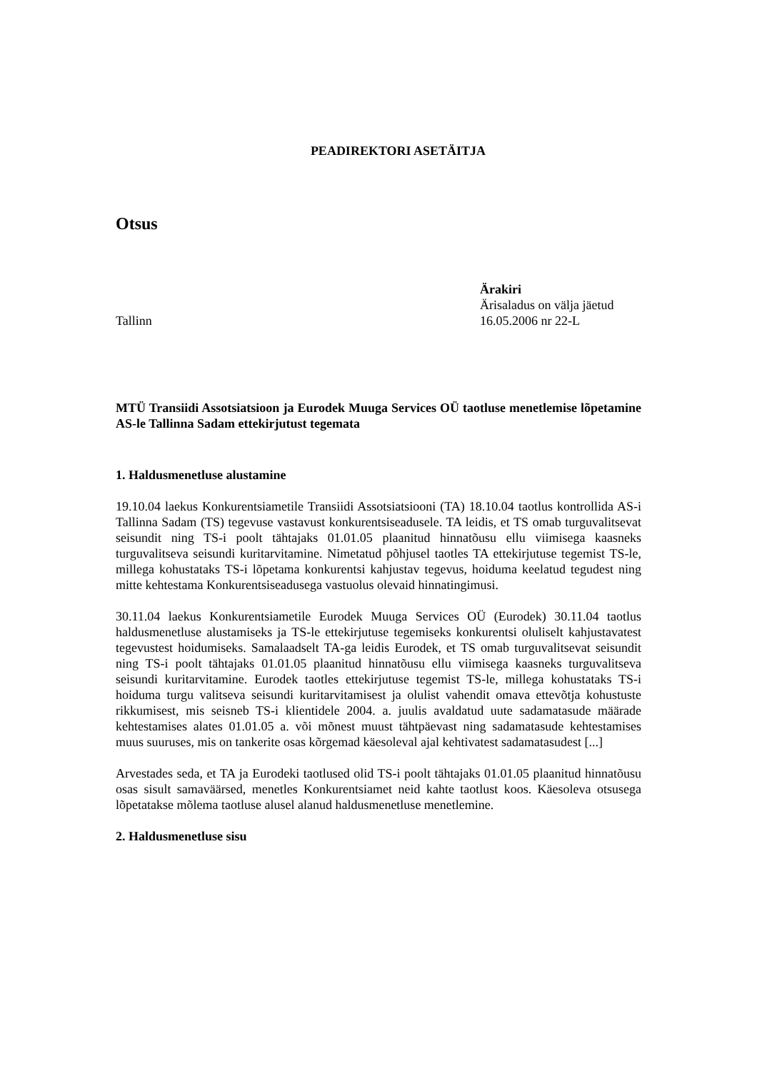PEADIREKTORI ASETÄITJA
Otsus
Tallinn Ärakiri
Ärisaladus on välja jäetud
16.05.2006 nr 22-L
MTÜ Transiidi Assotsiatsioon ja Eurodek Muuga Services OÜ taotluse menetlemise lõpetamine AS-le Tallinna Sadam ettekirjutust tegemata
1. Haldusmenetluse alustamine
19.10.04 laekus Konkurentsiametile Transiidi Assotsiatsiooni (TA) 18.10.04 taotlus kontrollida AS-i Tallinna Sadam (TS) tegevuse vastavust konkurentsiseadusele. TA leidis, et TS omab turguvalitsevat seisundit ning TS-i poolt tähtajaks 01.01.05 plaanitud hinnatõusu ellu viimisega kaasneks turguvalitseva seisundi kuritarvitamine. Nimetatud põhjusel taotles TA ettekirjutuse tegemist TS-le, millega kohustataks TS-i lõpetama konkurentsi kahjustav tegevus, hoiduma keelatud tegudest ning mitte kehtestama Konkurentsiseadusega vastuolus olevaid hinnatingimusi.
30.11.04 laekus Konkurentsiametile Eurodek Muuga Services OÜ (Eurodek) 30.11.04 taotlus haldusmenetluse alustamiseks ja TS-le ettekirjutuse tegemiseks konkurentsi oluliselt kahjustavatest tegevustest hoidumiseks. Samalaadselt TA-ga leidis Eurodek, et TS omab turguvalitsevat seisundit ning TS-i poolt tähtajaks 01.01.05 plaanitud hinnatõusu ellu viimisega kaasneks turguvalitseva seisundi kuritarvitamine. Eurodek taotles ettekirjutuse tegemist TS-le, millega kohustataks TS-i hoiduma turgu valitseva seisundi kuritarvitamisest ja olulist vahendit omava ettevõtja kohustuste rikkumisest, mis seisneb TS-i klientidele 2004. a. juulis avaldatud uute sadamatasude määrade kehtestamises alates 01.01.05 a. või mõnest muust tähtpäevast ning sadamatasude kehtestamises muus suuruses, mis on tankerite osas kõrgemad käesoleval ajal kehtivatest sadamatasudest [...]
Arvestades seda, et TA ja Eurodeki taotlused olid TS-i poolt tähtajaks 01.01.05 plaanitud hinnatõusu osas sisult samaväärsed, menetles Konkurentsiamet neid kahte taotlust koos. Käesoleva otsusega lõpetatakse mõlema taotluse alusel alanud haldusmenetluse menetlemine.
2. Haldusmenetluse sisu